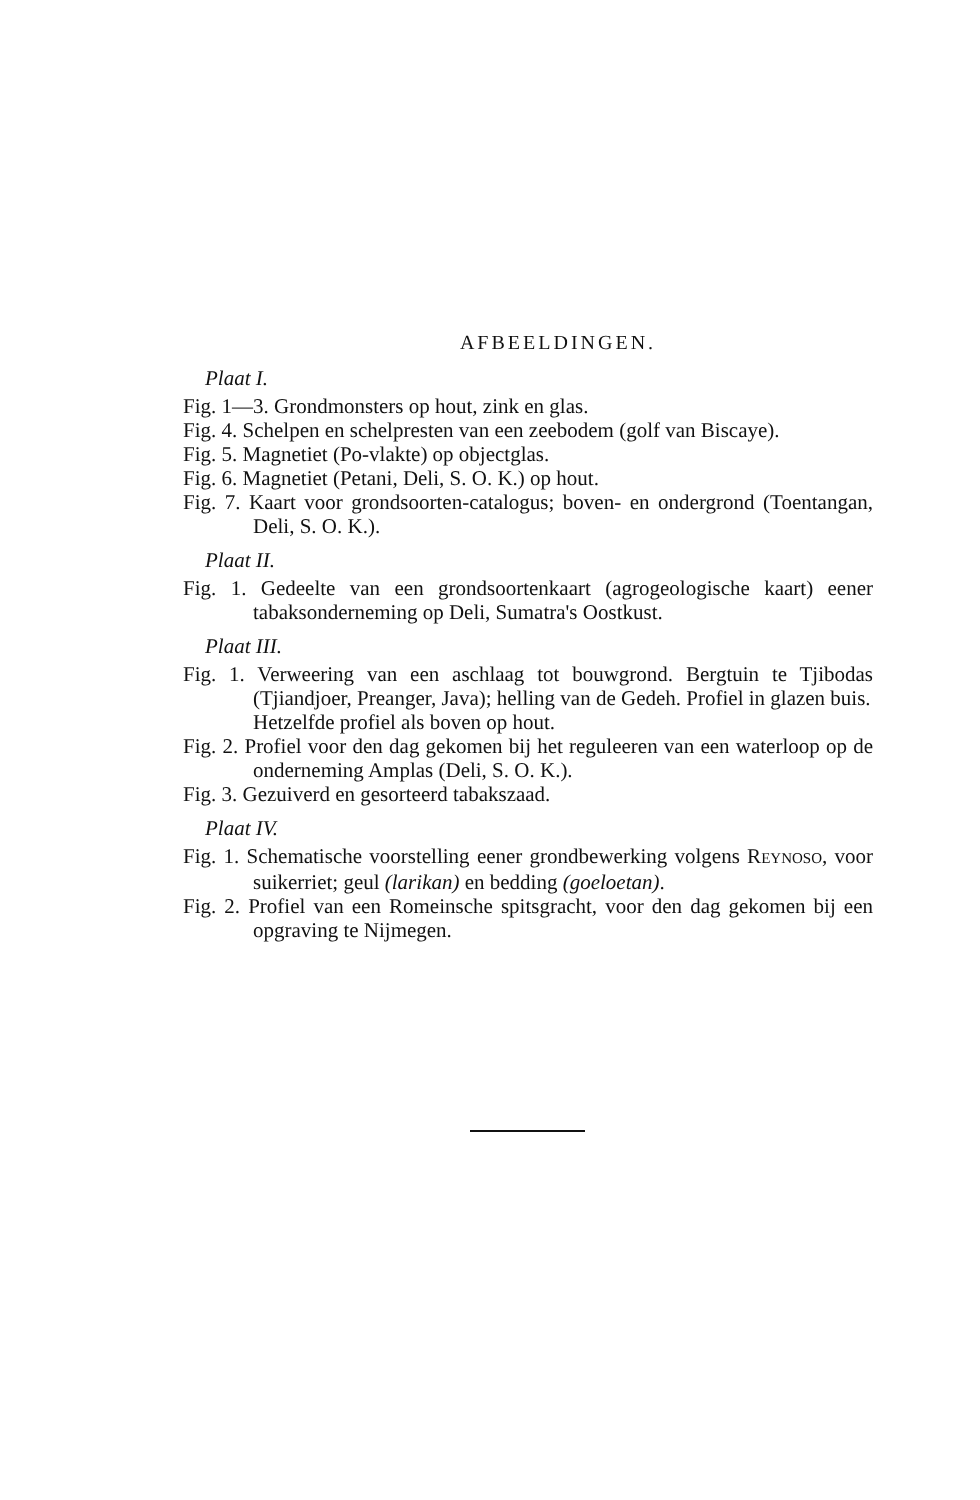AFBEELDINGEN.
Plaat I.
Fig. 1—3. Grondmonsters op hout, zink en glas.
Fig. 4. Schelpen en schelpresten van een zeebodem (golf van Biscaye).
Fig. 5. Magnetiet (Po-vlakte) op objectglas.
Fig. 6. Magnetiet (Petani, Deli, S. O. K.) op hout.
Fig. 7. Kaart voor grondsoorten-catalogus; boven- en ondergrond (Toentangan, Deli, S. O. K.).
Plaat II.
Fig. 1. Gedeelte van een grondsoortenkaart (agrogeologische kaart) eener tabaksonderneming op Deli, Sumatra's Oostkust.
Plaat III.
Fig. 1. Verweering van een aschlaag tot bouwgrond. Bergtuin te Tjibodas (Tjiandjoer, Preanger, Java); helling van de Gedeh. Profiel in glazen buis.
Hetzelfde profiel als boven op hout.
Fig. 2. Profiel voor den dag gekomen bij het reguleeren van een waterloop op de onderneming Amplas (Deli, S. O. K.).
Fig. 3. Gezuiverd en gesorteerd tabakszaad.
Plaat IV.
Fig. 1. Schematische voorstelling eener grondbewerking volgens REYNOSO, voor suikerriet; geul (larikan) en bedding (goeloetan).
Fig. 2. Profiel van een Romeinsche spitsgracht, voor den dag gekomen bij een opgraving te Nijmegen.